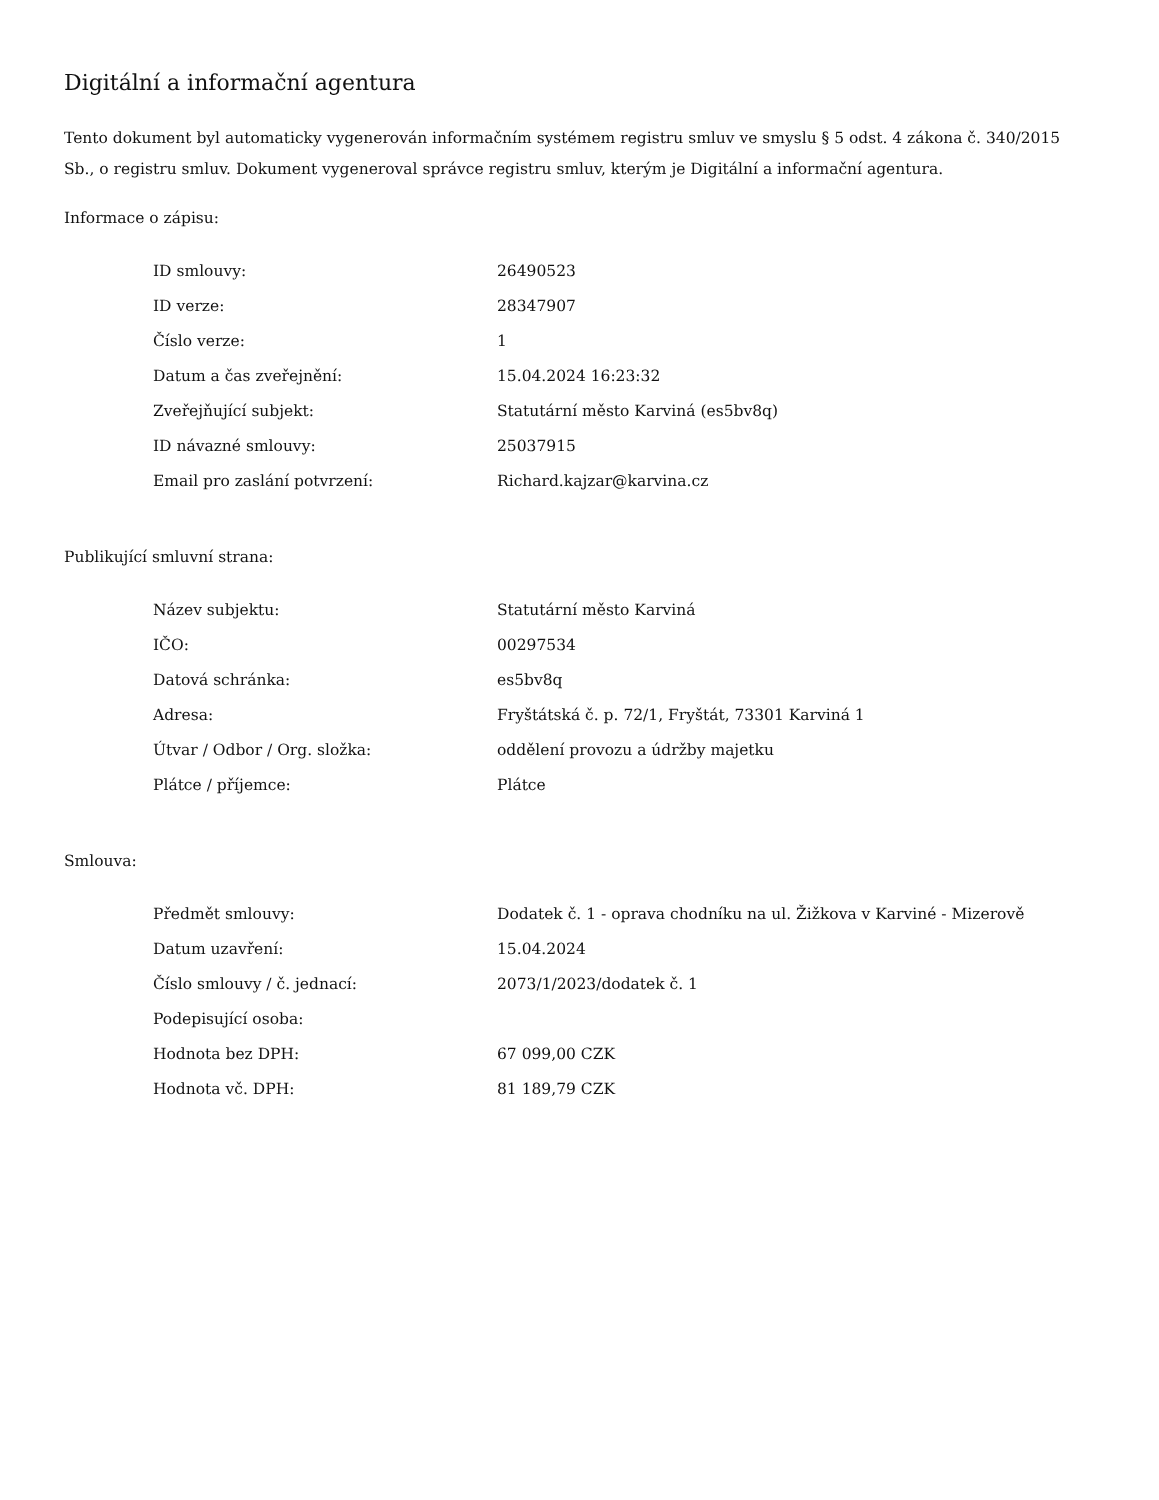Digitální a informační agentura
Tento dokument byl automaticky vygenerován informačním systémem registru smluv ve smyslu § 5 odst. 4 zákona č. 340/2015 Sb., o registru smluv. Dokument vygeneroval správce registru smluv, kterým je Digitální a informační agentura.
Informace o zápisu:
| ID smlouvy: | 26490523 |
| ID verze: | 28347907 |
| Číslo verze: | 1 |
| Datum a čas zveřejnění: | 15.04.2024 16:23:32 |
| Zveřejňující subjekt: | Statutární město Karviná (es5bv8q) |
| ID návazné smlouvy: | 25037915 |
| Email pro zaslání potvrzení: | Richard.kajzar@karvina.cz |
Publikující smluvní strana:
| Název subjektu: | Statutární město Karviná |
| IČO: | 00297534 |
| Datová schránka: | es5bv8q |
| Adresa: | Fryštátská č. p. 72/1, Fryštát, 73301 Karviná 1 |
| Útvar / Odbor / Org. složka: | oddělení provozu a údržby majetku |
| Plátce / příjemce: | Plátce |
Smlouva:
| Předmět smlouvy: | Dodatek č. 1 - oprava chodníku na ul. Žižkova v Karviné - Mizerově |
| Datum uzavření: | 15.04.2024 |
| Číslo smlouvy / č. jednací: | 2073/1/2023/dodatek č. 1 |
| Podepisující osoba: | |
| Hodnota bez DPH: | 67 099,00 CZK |
| Hodnota vč. DPH: | 81 189,79 CZK |